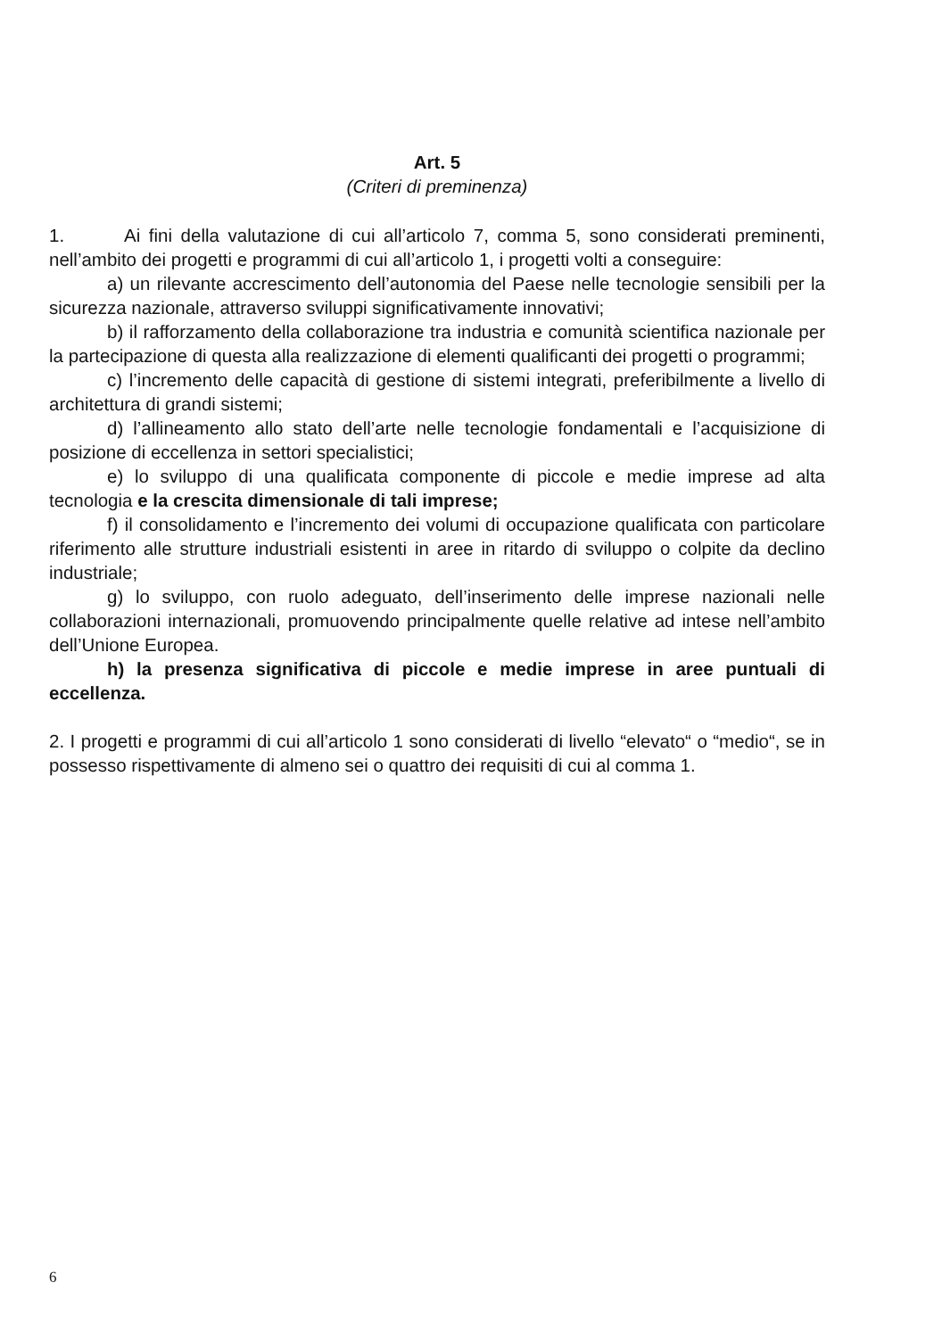Art. 5
(Criteri di preminenza)
1. Ai fini della valutazione di cui all’articolo 7, comma 5, sono considerati preminenti, nell’ambito dei progetti e programmi di cui all’articolo 1, i progetti volti a conseguire:
a) un rilevante accrescimento dell’autonomia del Paese nelle tecnologie sensibili per la sicurezza nazionale, attraverso sviluppi significativamente innovativi;
b) il rafforzamento della collaborazione tra industria e comunità scientifica nazionale per la partecipazione di questa alla realizzazione di elementi qualificanti dei progetti o programmi;
c) l’incremento delle capacità di gestione di sistemi integrati, preferibilmente a livello di architettura di grandi sistemi;
d) l’allineamento allo stato dell’arte nelle tecnologie fondamentali e l’acquisizione di posizione di eccellenza in settori specialistici;
e) lo sviluppo di una qualificata componente di piccole e medie imprese ad alta tecnologia e la crescita dimensionale di tali imprese;
f) il consolidamento e l’incremento dei volumi di occupazione qualificata con particolare riferimento alle strutture industriali esistenti in aree in ritardo di sviluppo o colpite da declino industriale;
g) lo sviluppo, con ruolo adeguato, dell’inserimento delle imprese nazionali nelle collaborazioni internazionali, promuovendo principalmente quelle relative ad intese nell’ambito dell’Unione Europea.
h) la presenza significativa di piccole e medie imprese in aree puntuali di eccellenza.
2. I progetti e programmi di cui all’articolo 1 sono considerati di livello “elevato“ o “medio“, se in possesso rispettivamente di almeno sei o quattro dei requisiti di cui al comma 1.
6